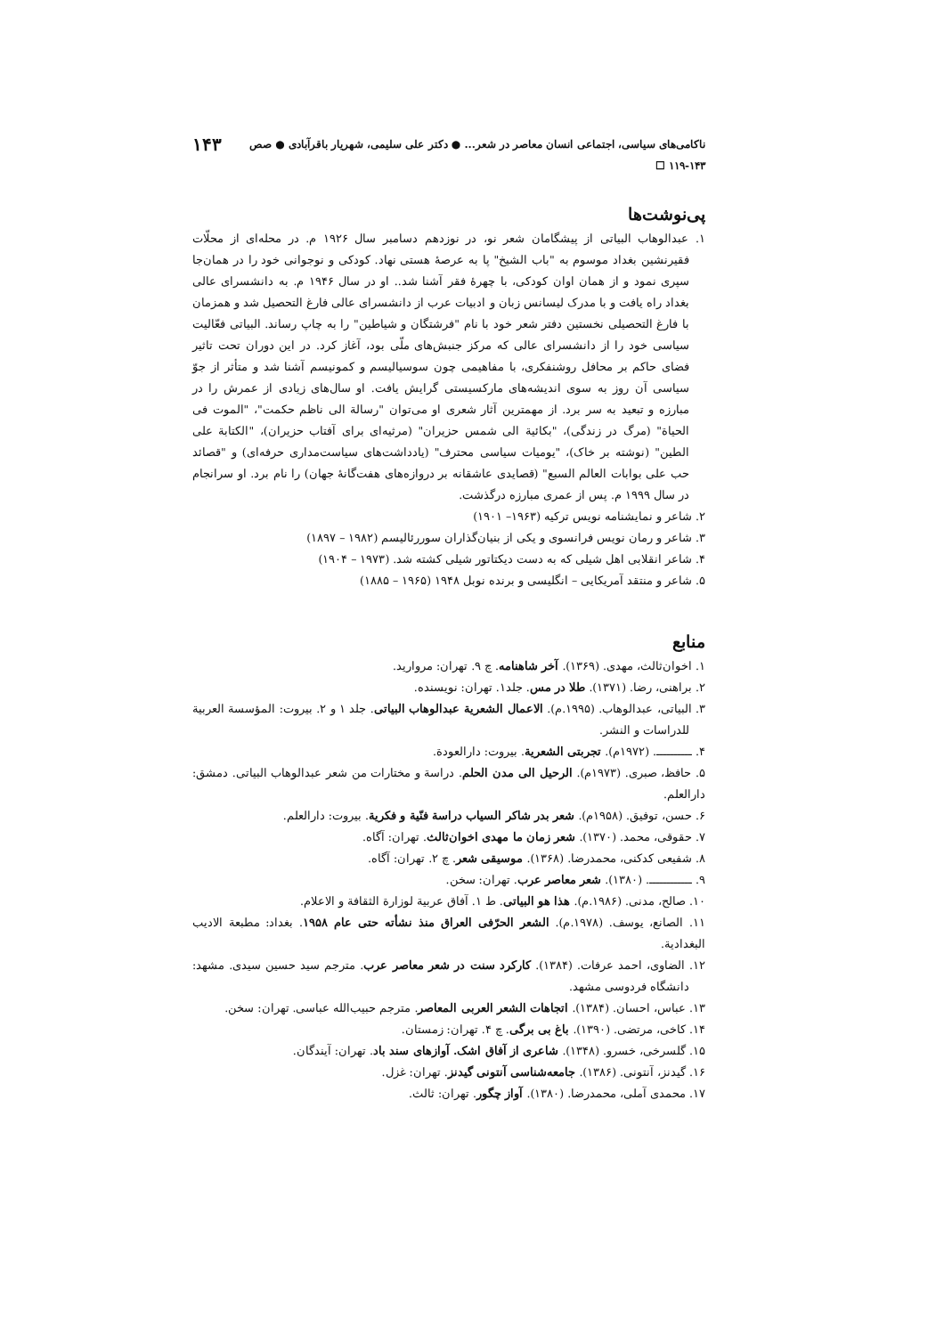ناکامی‌های سیاسی، اجتماعی انسان معاصر در شعر... ● دکتر علی سلیمی، شهریار باقرآبادی ● صص ۱۴۳-۱۱۹ ☐ ۱۴۳
پی‌نوشت‌ها
۱. عبدالوهاب البیاتی از پیشگامان شعر نو، در نوزدهم دسامبر سال ۱۹۲۶ م. در محله‌ای از محلّات فقیرنشین بغداد موسوم به "باب الشیخ" پا به عرصهٔ هستی نهاد. کودکی و نوجوانی خود را در همان‌جا سپری نمود و از همان اوان کودکی، با چهرهٔ فقر آشنا شد.. او در سال ۱۹۴۶ م. به دانشسرای عالی بغداد راه یافت و با مدرک لیسانس زبان و ادبیات عرب از دانشسرای عالی فارغ التحصیل شد و همزمان با فارغ التحصیلی نخستین دفتر شعر خود با نام "فرشتگان و شیاطین" را به چاپ رساند. البیاتی فعّالیت سیاسی خود را از دانشسرای عالی که مرکز جنبش‌های ملّی بود، آغاز کرد. در این دوران تحت تاثیر فضای حاکم بر محافل روشنفکری، با مفاهیمی چون سوسیالیسم و کمونیسم آشنا شد و متأثر از جوّ سیاسی آن روز به سوی اندیشه‌های مارکسیستی گرایش یافت. او سال‌های زیادی از عمرش را در مبارزه و تبعید به سر برد. از مهمترین آثار شعری او می‌توان "رسالة الی ناظم حکمت"، "الموت فی الحیاة" (مرگ در زندگی)، "بکائیة الی شمس حزیران" (مرثیه‌ای برای آفتاب حزیران)، "الکتابة علی الطین" (نوشته بر خاک)، "یومیات سیاسی محترف" (یادداشت‌های سیاست‌مداری حرفه‌ای) و "قصائد حب علی بوابات العالم السبع" (قصایدی عاشقانه بر دروازه‌های هفت‌گانهٔ جهان) را نام برد. او سرانجام در سال ۱۹۹۹ م. پس از عمری مبارزه درگذشت.
۲. شاعر و نمایشنامه نویس ترکیه (۱۹۶۳– ۱۹۰۱)
۳. شاعر و رمان نویس فرانسوی و یکی از بنیان‌گذاران سوررئالیسم (۱۹۸۲ – ۱۸۹۷)
۴. شاعر انقلابی اهل شیلی که به دست دیکتاتور شیلی کشته شد. (۱۹۷۳ – ۱۹۰۴)
۵. شاعر و منتقد آمریکایی – انگلیسی و برنده نوبل ۱۹۴۸ (۱۹۶۵ – ۱۸۸۵)
منابع
۱. اخوان‌ثالث، مهدی. (۱۳۶۹). آخر شاهنامه. چ ۹. تهران: مروارید.
۲. براهنی، رضا. (۱۳۷۱). طلا در مس. جلد۱. تهران: نویسنده.
۳. البیاتی، عبدالوهاب. (۱۹۹۵.م). الاعمال الشعریة عبدالوهاب البیاتی. جلد ۱ و ۲. بیروت: المؤسسة العربیة للدراسات و النشر.
۴. ــــــــــ. (۱۹۷۲م). تجربتی الشعریة. بیروت: دارالعودة.
۵. حافظ، صبری. (۱۹۷۳م). الرحیل الی مدن الحلم. دراسة و مختارات من شعر عبدالوهاب البیاتی. دمشق: دارالعلم.
۶. حسن، توفیق. (۱۹۵۸م). شعر بدر شاکر السیاب دراسة فنّیة و فکریة. بیروت: دارالعلم.
۷. حقوقی، محمد. (۱۳۷۰). شعر زمان ما مهدی اخوان‌ثالث. تهران: آگاه.
۸. شفیعی کدکنی، محمدرضا. (۱۳۶۸). موسیقی شعر. چ ۲. تهران: آگاه.
۹. ــــــــــــ. (۱۳۸۰). شعر معاصر عرب. تهران: سخن.
۱۰. صالح، مدنی. (۱۹۸۶.م). هذا هو البیاتی. ط ۱. آفاق عربیة لوزارة الثقافة و الاعلام.
۱۱. الصانع، یوسف. (۱۹۷۸.م). الشعر الحرّفی العراق منذ نشأته حتی عام ۱۹۵۸. بغداد: مطبعة الادیب البغدادیة.
۱۲. الضاوی، احمد عرفات. (۱۳۸۴). کارکرد سنت در شعر معاصر عرب. مترجم سید حسین سیدی. مشهد: دانشگاه فردوسی مشهد.
۱۳. عباس، احسان. (۱۳۸۴). اتجاهات الشعر العربی المعاصر. مترجم حبیب‌الله عباسی. تهران: سخن.
۱۴. کاخی، مرتضی. (۱۳۹۰). باغ بی برگی. چ ۴. تهران: زمستان.
۱۵. گلسرخی، خسرو. (۱۳۴۸). شاعری از آفاق اشک. آوازهای سند باد. تهران: آیندگان.
۱۶. گیدنز، آنتونی. (۱۳۸۶). جامعه‌شناسی آنتونی گیدنز. تهران: غزل.
۱۷. محمدی آملی، محمدرضا. (۱۳۸۰). آواز چگور. تهران: ثالث.